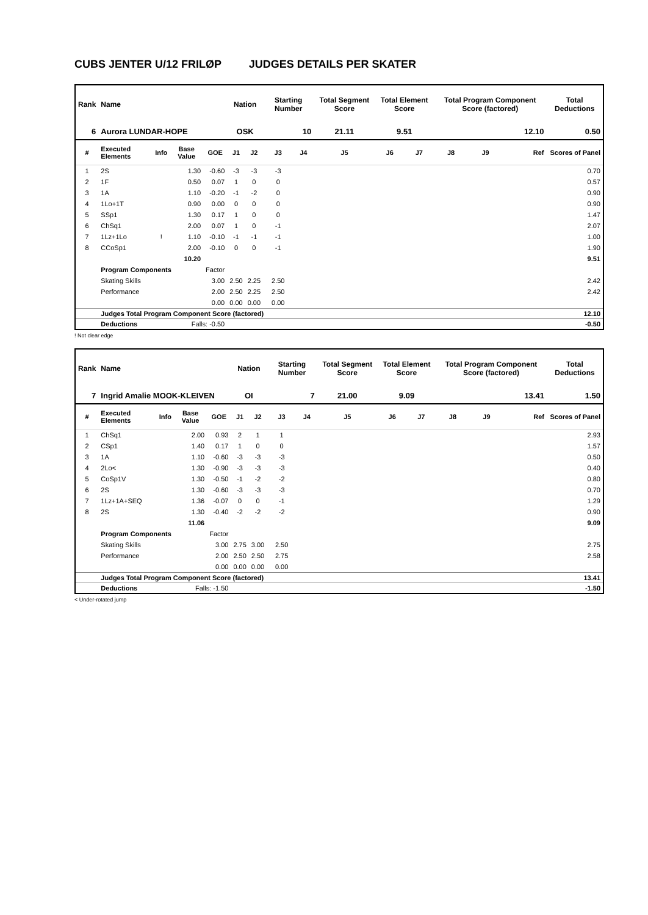CUBS JENTER U/12 FRILØP JUDGES DETAILS PER SKATER
| Rank | Name | | | | Nation | | Starting Number | | Total Segment Score | Total Element Score | | Total Program Component Score (factored) | | | Total Deductions |
| --- | --- | --- | --- | --- | --- | --- | --- | --- | --- | --- | --- | --- | --- | --- | --- |
| 6 | Aurora LUNDAR-HOPE | | | | OSK | | 10 | | 21.11 | 9.51 | | 12.10 | | | 0.50 |
| # | Executed Elements | Info | Base Value | GOE | J1 | J2 | J3 | J4 | J5 | J6 | J7 | J8 | J9 | Ref | Scores of Panel |
| 1 | 2S | | 1.30 | -0.60 | -3 | -3 | -3 | | | | | | | | 0.70 |
| 2 | 1F | | 0.50 | 0.07 | 1 | 0 | 0 | | | | | | | | 0.57 |
| 3 | 1A | | 1.10 | -0.20 | -1 | -2 | 0 | | | | | | | | 0.90 |
| 4 | 1Lo+1T | | 0.90 | 0.00 | 0 | 0 | 0 | | | | | | | | 0.90 |
| 5 | SSp1 | | 1.30 | 0.17 | 1 | 0 | 0 | | | | | | | | 1.47 |
| 6 | ChSq1 | | 2.00 | 0.07 | 1 | 0 | -1 | | | | | | | | 2.07 |
| 7 | 1Lz+1Lo | ! | 1.10 | -0.10 | -1 | -1 | -1 | | | | | | | | 1.00 |
| 8 | CCoSp1 | | 2.00 | -0.10 | 0 | 0 | -1 | | | | | | | | 1.90 |
| | | | 10.20 | | | | | | | | | | | | 9.51 |
| | Program Components | | | Factor | | | | | | | | | | | |
| | Skating Skills | | | 3.00 | 2.50 | 2.25 | 2.50 | | | | | | | | 2.42 |
| | Performance | | | 2.00 | 2.50 | 2.25 | 2.50 | | | | | | | | 2.42 |
| | | | | 0.00 | 0.00 | 0.00 | 0.00 | | | | | | | | |
| | Judges Total Program Component Score (factored) | | | | | | | | | | | | | | 12.10 |
| | Deductions | | Falls: -0.50 | | | | | | | | | | | | -0.50 |
! Not clear edge
| Rank | Name | | | | Nation | | Starting Number | | Total Segment Score | Total Element Score | | Total Program Component Score (factored) | | | Total Deductions |
| --- | --- | --- | --- | --- | --- | --- | --- | --- | --- | --- | --- | --- | --- | --- | --- |
| 7 | Ingrid Amalie MOOK-KLEIVEN | | | | OI | | 7 | | 21.00 | 9.09 | | 13.41 | | | 1.50 |
| # | Executed Elements | Info | Base Value | GOE | J1 | J2 | J3 | J4 | J5 | J6 | J7 | J8 | J9 | Ref | Scores of Panel |
| 1 | ChSq1 | | 2.00 | 0.93 | 2 | 1 | 1 | | | | | | | | 2.93 |
| 2 | CSp1 | | 1.40 | 0.17 | 1 | 0 | 0 | | | | | | | | 1.57 |
| 3 | 1A | | 1.10 | -0.60 | -3 | -3 | -3 | | | | | | | | 0.50 |
| 4 | 2Lo< | | 1.30 | -0.90 | -3 | -3 | -3 | | | | | | | | 0.40 |
| 5 | CoSp1V | | 1.30 | -0.50 | -1 | -2 | -2 | | | | | | | | 0.80 |
| 6 | 2S | | 1.30 | -0.60 | -3 | -3 | -3 | | | | | | | | 0.70 |
| 7 | 1Lz+1A+SEQ | | 1.36 | -0.07 | 0 | 0 | -1 | | | | | | | | 1.29 |
| 8 | 2S | | 1.30 | -0.40 | -2 | -2 | -2 | | | | | | | | 0.90 |
| | | | 11.06 | | | | | | | | | | | | 9.09 |
| | Program Components | | | Factor | | | | | | | | | | | |
| | Skating Skills | | | 3.00 | 2.75 | 3.00 | 2.50 | | | | | | | | 2.75 |
| | Performance | | | 2.00 | 2.50 | 2.50 | 2.75 | | | | | | | | 2.58 |
| | | | | 0.00 | 0.00 | 0.00 | 0.00 | | | | | | | | |
| | Judges Total Program Component Score (factored) | | | | | | | | | | | | | | 13.41 |
| | Deductions | | Falls: -1.50 | | | | | | | | | | | | -1.50 |
< Under-rotated jump